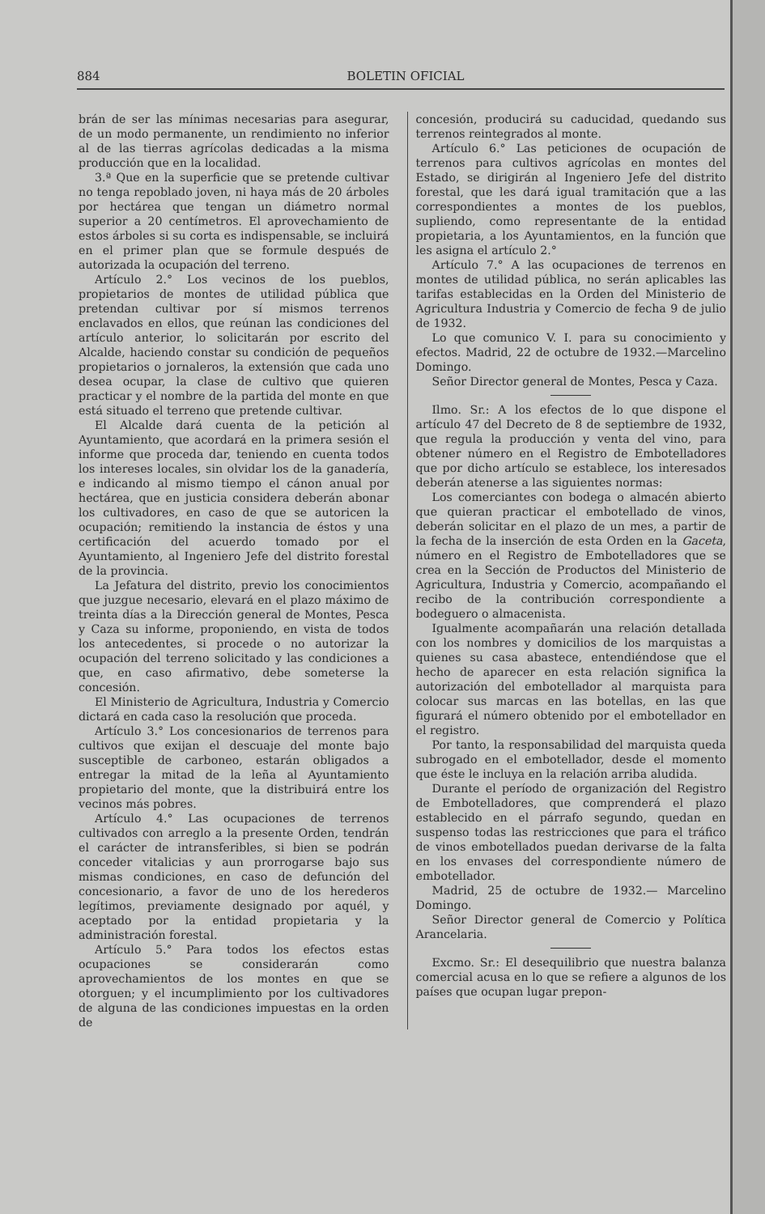884 BOLETIN OFICIAL
brán de ser las mínimas necesarias para asegurar, de un modo permanente, un rendimiento no inferior al de las tierras agrícolas dedicadas a la misma producción que en la localidad.
3.ª Que en la superficie que se pretende cultivar no tenga repoblado joven, ni haya más de 20 árboles por hectárea que tengan un diámetro normal superior a 20 centímetros. El aprovechamiento de estos árboles si su corta es indispensable, se incluirá en el primer plan que se formule después de autorizada la ocupación del terreno.
Artículo 2.° Los vecinos de los pueblos, propietarios de montes de utilidad pública que pretendan cultivar por sí mismos terrenos enclavados en ellos, que reúnan las condiciones del artículo anterior, lo solicitarán por escrito del Alcalde, haciendo constar su condición de pequeños propietarios o jornaleros, la extensión que cada uno desea ocupar, la clase de cultivo que quieren practicar y el nombre de la partida del monte en que está situado el terreno que pretende cultivar.
El Alcalde dará cuenta de la petición al Ayuntamiento, que acordará en la primera sesión el informe que proceda dar, teniendo en cuenta todos los intereses locales, sin olvidar los de la ganadería, e indicando al mismo tiempo el cánon anual por hectárea, que en justicia considera deberán abonar los cultivadores, en caso de que se autoricen la ocupación; remitiendo la instancia de éstos y una certificación del acuerdo tomado por el Ayuntamiento, al Ingeniero Jefe del distrito forestal de la provincia.
La Jefatura del distrito, previo los conocimientos que juzgue necesario, elevará en el plazo máximo de treinta días a la Dirección general de Montes, Pesca y Caza su informe, proponiendo, en vista de todos los antecedentes, si procede o no autorizar la ocupación del terreno solicitado y las condiciones a que, en caso afirmativo, debe someterse la concesión.
El Ministerio de Agricultura, Industria y Comercio dictará en cada caso la resolución que proceda.
Artículo 3.° Los concesionarios de terrenos para cultivos que exijan el descuaje del monte bajo susceptible de carboneo, estarán obligados a entregar la mitad de la leña al Ayuntamiento propietario del monte, que la distribuirá entre los vecinos más pobres.
Artículo 4.° Las ocupaciones de terrenos cultivados con arreglo a la presente Orden, tendrán el carácter de intransferibles, si bien se podrán conceder vitalicias y aun prorrogarse bajo sus mismas condiciones, en caso de defunción del concesionario, a favor de uno de los herederos legítimos, previamente designado por aquél, y aceptado por la entidad propietaria y la administración forestal.
Artículo 5.° Para todos los efectos estas ocupaciones se considerarán como aprovechamientos de los montes en que se otorguen; y el incumplimiento por los cultivadores de alguna de las condiciones impuestas en la orden de
concesión, producirá su caducidad, quedando sus terrenos reintegrados al monte.
Artículo 6.° Las peticiones de ocupación de terrenos para cultivos agrícolas en montes del Estado, se dirigirán al Ingeniero Jefe del distrito forestal, que les dará igual tramitación que a las correspondientes a montes de los pueblos, supliendo, como representante de la entidad propietaria, a los Ayuntamientos, en la función que les asigna el artículo 2.°
Artículo 7.° A las ocupaciones de terrenos en montes de utilidad pública, no serán aplicables las tarifas establecidas en la Orden del Ministerio de Agricultura Industria y Comercio de fecha 9 de julio de 1932.
Lo que comunico V. I. para su conocimiento y efectos. Madrid, 22 de octubre de 1932.—Marcelino Domingo.
Señor Director general de Montes, Pesca y Caza.
Ilmo. Sr.: A los efectos de lo que dispone el artículo 47 del Decreto de 8 de septiembre de 1932, que regula la producción y venta del vino, para obtener número en el Registro de Embotelladores que por dicho artículo se establece, los interesados deberán atenerse a las siguientes normas:
Los comerciantes con bodega o almacén abierto que quieran practicar el embotellado de vinos, deberán solicitar en el plazo de un mes, a partir de la fecha de la inserción de esta Orden en la Gaceta, número en el Registro de Embotelladores que se crea en la Sección de Productos del Ministerio de Agricultura, Industria y Comercio, acompañando el recibo de la contribución correspondiente a bodeguero o almacenista.
Igualmente acompañarán una relación detallada con los nombres y domicilios de los marquistas a quienes su casa abastece, entendiéndose que el hecho de aparecer en esta relación significa la autorización del embotellador al marquista para colocar sus marcas en las botellas, en las que figurará el número obtenido por el embotellador en el registro.
Por tanto, la responsabilidad del marquista queda subrogado en el embotellador, desde el momento que éste le incluya en la relación arriba aludida.
Durante el período de organización del Registro de Embotelladores, que comprenderá el plazo establecido en el párrafo segundo, quedan en suspenso todas las restricciones que para el tráfico de vinos embotellados puedan derivarse de la falta en los envases del correspondiente número de embotellador.
Madrid, 25 de octubre de 1932.— Marcelino Domingo.
Señor Director general de Comercio y Política Arancelaria.
Excmo. Sr.: El desequilibrio que nuestra balanza comercial acusa en lo que se refiere a algunos de los países que ocupan lugar prepon-